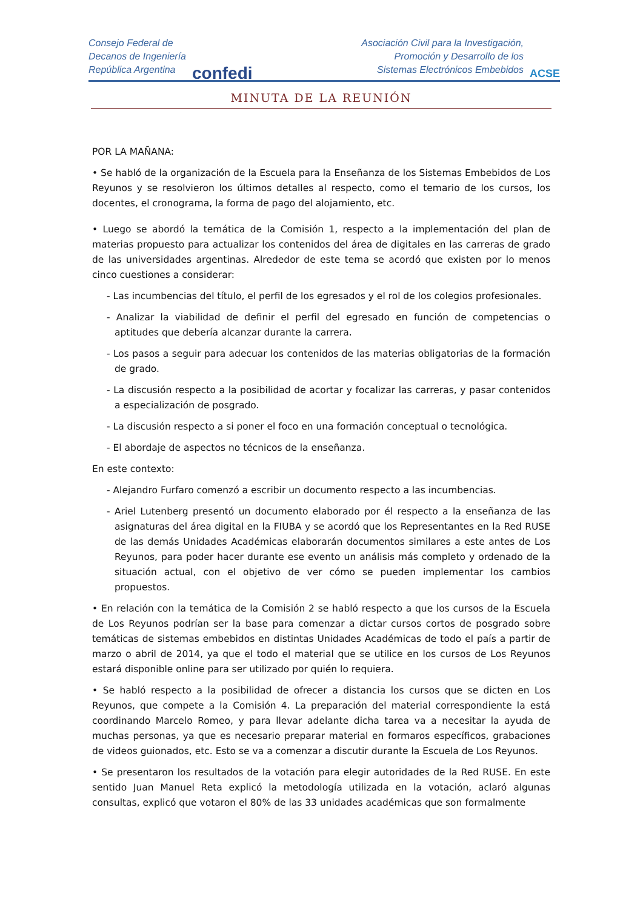Consejo Federal de
Decanos de Ingeniería
República Argentina
confedi
Asociación Civil para la Investigación,
Promoción y Desarrollo de los
Sistemas Electrónicos Embebidos
ACSE
MINUTA DE LA REUNIÓN
POR LA MAÑANA:
• Se habló de la organización de la Escuela para la Enseñanza de los Sistemas Embebidos de Los Reyunos y se resolvieron los últimos detalles al respecto, como el temario de los cursos, los docentes, el cronograma, la forma de pago del alojamiento, etc.
• Luego se abordó la temática de la Comisión 1, respecto a la implementación del plan de materias propuesto para actualizar los contenidos del área de digitales en las carreras de grado de las universidades argentinas. Alrededor de este tema se acordó que existen por lo menos cinco cuestiones a considerar:
- Las incumbencias del título, el perfil de los egresados y el rol de los colegios profesionales.
- Analizar la viabilidad de definir el perfil del egresado en función de competencias o aptitudes que debería alcanzar durante la carrera.
- Los pasos a seguir para adecuar los contenidos de las materias obligatorias de la formación de grado.
- La discusión respecto a la posibilidad de acortar y focalizar las carreras, y pasar contenidos a especialización de posgrado.
- La discusión respecto a si poner el foco en una formación conceptual o tecnológica.
- El abordaje de aspectos no técnicos de la enseñanza.
En este contexto:
- Alejandro Furfaro comenzó a escribir un documento respecto a las incumbencias.
- Ariel Lutenberg presentó un documento elaborado por él respecto a la enseñanza de las asignaturas del área digital en la FIUBA y se acordó que los Representantes en la Red RUSE de las demás Unidades Académicas elaborarán documentos similares a este antes de Los Reyunos, para poder hacer durante ese evento un análisis más completo y ordenado de la situación actual, con el objetivo de ver cómo se pueden implementar los cambios propuestos.
• En relación con la temática de la Comisión 2 se habló respecto a que los cursos de la Escuela de Los Reyunos podrían ser la base para comenzar a dictar cursos cortos de posgrado sobre temáticas de sistemas embebidos en distintas Unidades Académicas de todo el país a partir de marzo o abril de 2014, ya que el todo el material que se utilice en los cursos de Los Reyunos estará disponible online para ser utilizado por quién lo requiera.
• Se habló respecto a la posibilidad de ofrecer a distancia los cursos que se dicten en Los Reyunos, que compete a la Comisión 4. La preparación del material correspondiente la está coordinando Marcelo Romeo, y para llevar adelante dicha tarea va a necesitar la ayuda de muchas personas, ya que es necesario preparar material en formaros específicos, grabaciones de videos guionados, etc. Esto se va a comenzar a discutir durante la Escuela de Los Reyunos.
• Se presentaron los resultados de la votación para elegir autoridades de la Red RUSE. En este sentido Juan Manuel Reta explicó la metodología utilizada en la votación, aclaró algunas consultas, explicó que votaron el 80% de las 33 unidades académicas que son formalmente